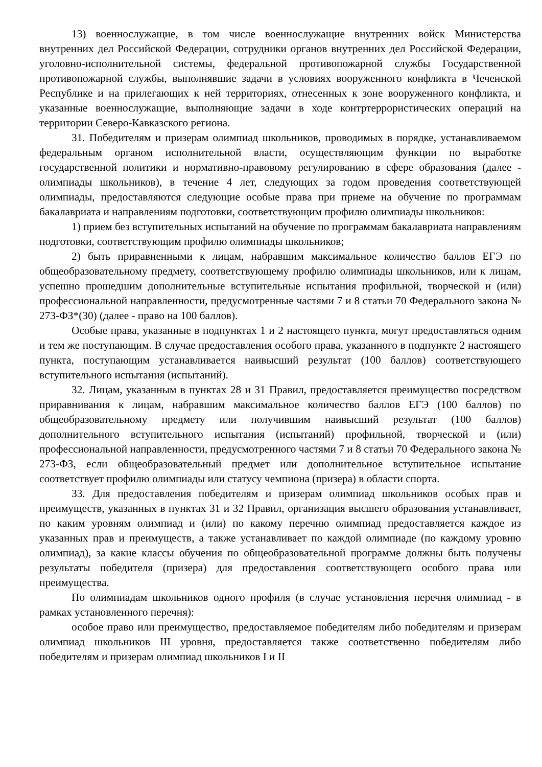13) военнослужащие, в том числе военнослужащие внутренних войск Министерства внутренних дел Российской Федерации, сотрудники органов внутренних дел Российской Федерации, уголовно-исполнительной системы, федеральной противопожарной службы Государственной противопожарной службы, выполнявшие задачи в условиях вооруженного конфликта в Чеченской Республике и на прилегающих к ней территориях, отнесенных к зоне вооруженного конфликта, и указанные военнослужащие, выполняющие задачи в ходе контртеррористических операций на территории Северо-Кавказского региона.
31. Победителям и призерам олимпиад школьников, проводимых в порядке, устанавливаемом федеральным органом исполнительной власти, осуществляющим функции по выработке государственной политики и нормативно-правовому регулированию в сфере образования (далее - олимпиады школьников), в течение 4 лет, следующих за годом проведения соответствующей олимпиады, предоставляются следующие особые права при приеме на обучение по программам бакалавриата и направлениям подготовки, соответствующим профилю олимпиады школьников:
1) прием без вступительных испытаний на обучение по программам бакалавриата направлениям подготовки, соответствующим профилю олимпиады школьников;
2) быть приравненными к лицам, набравшим максимальное количество баллов ЕГЭ по общеобразовательному предмету, соответствующему профилю олимпиады школьников, или к лицам, успешно прошедшим дополнительные вступительные испытания профильной, творческой и (или) профессиональной направленности, предусмотренные частями 7 и 8 статьи 70 Федерального закона № 273-ФЗ*(30) (далее - право на 100 баллов).
Особые права, указанные в подпунктах 1 и 2 настоящего пункта, могут предоставляться одним и тем же поступающим. В случае предоставления особого права, указанного в подпункте 2 настоящего пункта, поступающим устанавливается наивысший результат (100 баллов) соответствующего вступительного испытания (испытаний).
32. Лицам, указанным в пунктах 28 и 31 Правил, предоставляется преимущество посредством приравнивания к лицам, набравшим максимальное количество баллов ЕГЭ (100 баллов) по общеобразовательному предмету или получившим наивысший результат (100 баллов) дополнительного вступительного испытания (испытаний) профильной, творческой и (или) профессиональной направленности, предусмотренного частями 7 и 8 статьи 70 Федерального закона № 273-ФЗ, если общеобразовательный предмет или дополнительное вступительное испытание соответствует профилю олимпиады или статусу чемпиона (призера) в области спорта.
33. Для предоставления победителям и призерам олимпиад школьников особых прав и преимуществ, указанных в пунктах 31 и 32 Правил, организация высшего образования устанавливает, по каким уровням олимпиад и (или) по какому перечню олимпиад предоставляется каждое из указанных прав и преимуществ, а также устанавливает по каждой олимпиаде (по каждому уровню олимпиад), за какие классы обучения по общеобразовательной программе должны быть получены результаты победителя (призера) для предоставления соответствующего особого права или преимущества.
По олимпиадам школьников одного профиля (в случае установления перечня олимпиад - в рамках установленного перечня):
особое право или преимущество, предоставляемое победителям либо победителям и призерам олимпиад школьников III уровня, предоставляется также соответственно победителям либо победителям и призерам олимпиад школьников I и II